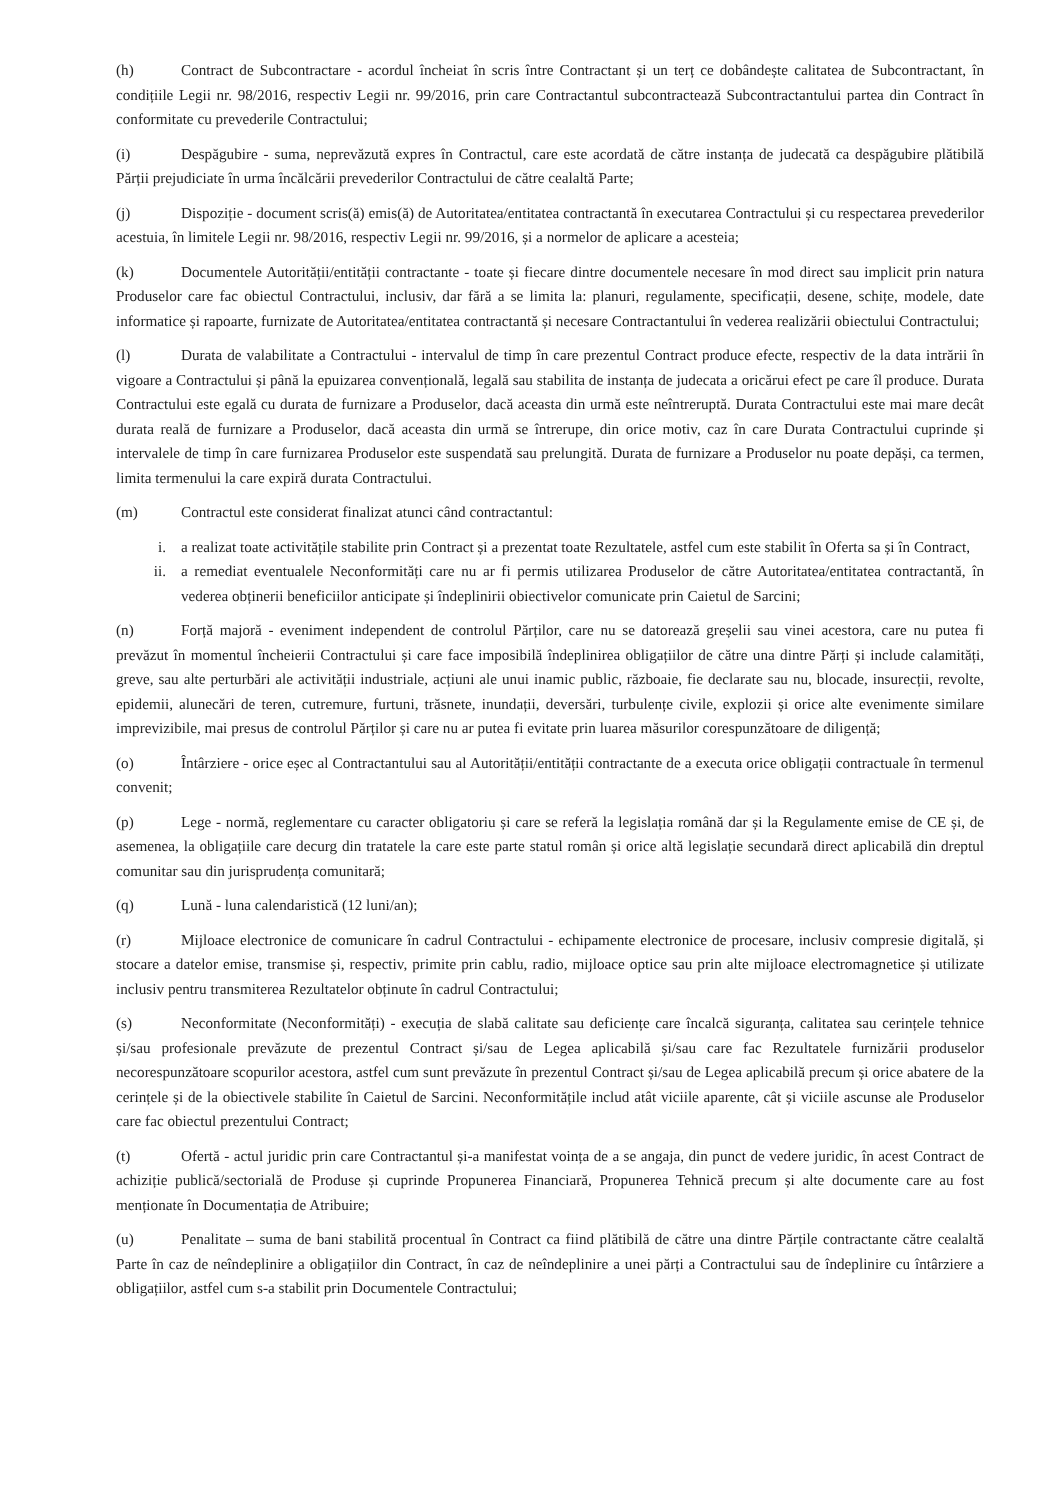(h) Contract de Subcontractare - acordul încheiat în scris între Contractant și un terț ce dobândește calitatea de Subcontractant, în condițiile Legii nr. 98/2016, respectiv Legii nr. 99/2016, prin care Contractantul subcontractează Subcontractantului partea din Contract în conformitate cu prevederile Contractului;
(i) Despăgubire - suma, neprevăzută expres în Contractul, care este acordată de către instanța de judecată ca despăgubire plătibilă Părții prejudiciate în urma încălcării prevederilor Contractului de către cealaltă Parte;
(j) Dispoziție - document scris(ă) emis(ă) de Autoritatea/entitatea contractantă în executarea Contractului și cu respectarea prevederilor acestuia, în limitele Legii nr. 98/2016, respectiv Legii nr. 99/2016, și a normelor de aplicare a acesteia;
(k) Documentele Autorității/entității contractante - toate și fiecare dintre documentele necesare în mod direct sau implicit prin natura Produselor care fac obiectul Contractului, inclusiv, dar fără a se limita la: planuri, regulamente, specificații, desene, schițe, modele, date informatice și rapoarte, furnizate de Autoritatea/entitatea contractantă și necesare Contractantului în vederea realizării obiectului Contractului;
(l) Durata de valabilitate a Contractului - intervalul de timp în care prezentul Contract produce efecte, respectiv de la data intrării în vigoare a Contractului și până la epuizarea convențională, legală sau stabilita de instanța de judecata a oricărui efect pe care îl produce. Durata Contractului este egală cu durata de furnizare a Produselor, dacă aceasta din urmă este neîntreruptă. Durata Contractului este mai mare decât durata reală de furnizare a Produselor, dacă aceasta din urmă se întrerupe, din orice motiv, caz în care Durata Contractului cuprinde și intervalele de timp în care furnizarea Produselor este suspendată sau prelungită. Durata de furnizare a Produselor nu poate depăși, ca termen, limita termenului la care expiră durata Contractului.
(m) Contractul este considerat finalizat atunci când contractantul:
i. a realizat toate activitățile stabilite prin Contract și a prezentat toate Rezultatele, astfel cum este stabilit în Oferta sa și în Contract,
ii. a remediat eventualele Neconformități care nu ar fi permis utilizarea Produselor de către Autoritatea/entitatea contractantă, în vederea obținerii beneficiilor anticipate și îndeplinirii obiectivelor comunicate prin Caietul de Sarcini;
(n) Forță majoră - eveniment independent de controlul Părților, care nu se datorează greșelii sau vinei acestora, care nu putea fi prevăzut în momentul încheierii Contractului și care face imposibilă îndeplinirea obligațiilor de către una dintre Părți și include calamități, greve, sau alte perturbări ale activității industriale, acțiuni ale unui inamic public, războaie, fie declarate sau nu, blocade, insurecții, revolte, epidemii, alunecări de teren, cutremure, furtuni, trăsnete, inundații, deversări, turbulențe civile, explozii și orice alte evenimente similare imprevizibile, mai presus de controlul Părților și care nu ar putea fi evitate prin luarea măsurilor corespunzătoare de diligență;
(o) Întârziere - orice eșec al Contractantului sau al Autorității/entității contractante de a executa orice obligații contractuale în termenul convenit;
(p) Lege - normă, reglementare cu caracter obligatoriu și care se referă la legislația română dar și la Regulamente emise de CE și, de asemenea, la obligațiile care decurg din tratatele la care este parte statul român și orice altă legislație secundară direct aplicabilă din dreptul comunitar sau din jurisprudența comunitară;
(q) Lună - luna calendaristică (12 luni/an);
(r) Mijloace electronice de comunicare în cadrul Contractului - echipamente electronice de procesare, inclusiv compresie digitală, și stocare a datelor emise, transmise și, respectiv, primite prin cablu, radio, mijloace optice sau prin alte mijloace electromagnetice și utilizate inclusiv pentru transmiterea Rezultatelor obținute în cadrul Contractului;
(s) Neconformitate (Neconformități) - execuția de slabă calitate sau deficiențe care încalcă siguranța, calitatea sau cerințele tehnice și/sau profesionale prevăzute de prezentul Contract și/sau de Legea aplicabilă și/sau care fac Rezultatele furnizării produselor necorespunzătoare scopurilor acestora, astfel cum sunt prevăzute în prezentul Contract și/sau de Legea aplicabilă precum și orice abatere de la cerințele și de la obiectivele stabilite în Caietul de Sarcini. Neconformitățile includ atât viciile aparente, cât și viciile ascunse ale Produselor care fac obiectul prezentului Contract;
(t) Ofertă - actul juridic prin care Contractantul și-a manifestat voința de a se angaja, din punct de vedere juridic, în acest Contract de achiziție publică/sectorială de Produse și cuprinde Propunerea Financiară, Propunerea Tehnică precum și alte documente care au fost menționate în Documentația de Atribuire;
(u) Penalitate – suma de bani stabilită procentual în Contract ca fiind plătibilă de către una dintre Părțile contractante către cealaltă Parte în caz de neîndeplinire a obligațiilor din Contract, în caz de neîndeplinire a unei părți a Contractului sau de îndeplinire cu întârziere a obligațiilor, astfel cum s-a stabilit prin Documentele Contractului;